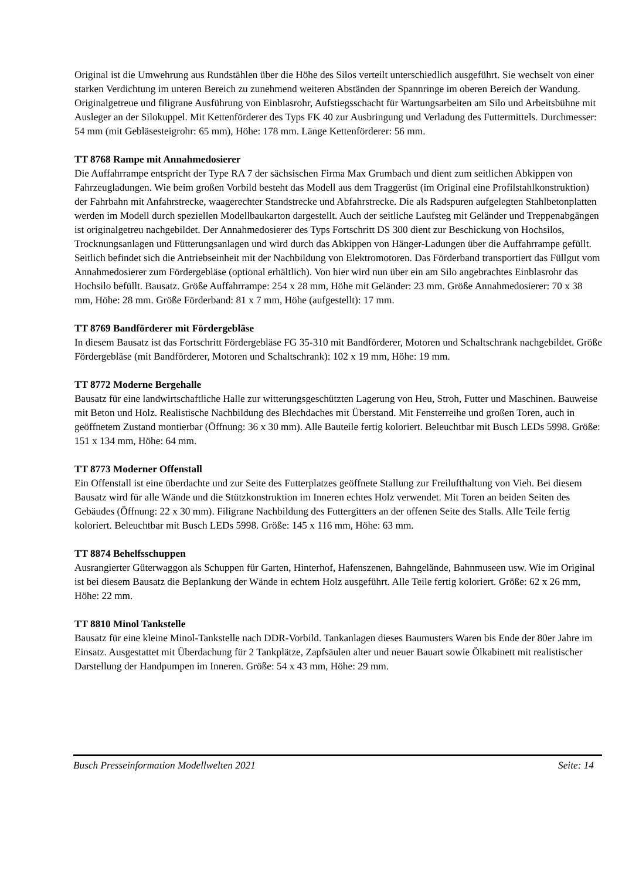Original ist die Umwehrung aus Rundstählen über die Höhe des Silos verteilt unterschiedlich ausgeführt. Sie wechselt von einer starken Verdichtung im unteren Bereich zu zunehmend weiteren Abständen der Spannringe im oberen Bereich der Wandung. Originalgetreue und filigrane Ausführung von Einblasrohr, Aufstiegsschacht für Wartungsarbeiten am Silo und Arbeitsbühne mit Ausleger an der Silokuppel. Mit Kettenförderer des Typs FK 40 zur Ausbringung und Verladung des Futtermittels. Durchmesser: 54 mm (mit Gebläsesteigrohr: 65 mm), Höhe: 178 mm. Länge Kettenförderer: 56 mm.
TT 8768 Rampe mit Annahmedosierer
Die Auffahrrampe entspricht der Type RA 7 der sächsischen Firma Max Grumbach und dient zum seitlichen Abkippen von Fahrzeugladungen. Wie beim großen Vorbild besteht das Modell aus dem Traggerüst (im Original eine Profilstahlkonstruktion) der Fahrbahn mit Anfahrstrecke, waagerechter Standstrecke und Abfahrstrecke. Die als Radspuren aufgelegten Stahlbetonplatten werden im Modell durch speziellen Modellbaukarton dargestellt. Auch der seitliche Laufsteg mit Geländer und Treppenabgängen ist originalgetreu nachgebildet. Der Annahmedosierer des Typs Fortschritt DS 300 dient zur Beschickung von Hochsilos, Trocknungsanlagen und Fütterungsanlagen und wird durch das Abkippen von Hänger-Ladungen über die Auffahrrampe gefüllt. Seitlich befindet sich die Antriebseinheit mit der Nachbildung von Elektromotoren. Das Förderband transportiert das Füllgut vom Annahmedosierer zum Fördergebläse (optional erhältlich). Von hier wird nun über ein am Silo angebrachtes Einblasrohr das Hochsilo befüllt. Bausatz. Größe Auffahrrampe: 254 x 28 mm, Höhe mit Geländer: 23 mm. Größe Annahmedosierer: 70 x 38 mm, Höhe: 28 mm. Größe Förderband: 81 x 7 mm, Höhe (aufgestellt): 17 mm.
TT 8769 Bandförderer mit Fördergebläse
In diesem Bausatz ist das Fortschritt Fördergebläse FG 35-310 mit Bandförderer, Motoren und Schaltschrank nachgebildet. Größe Fördergebläse (mit Bandförderer, Motoren und Schaltschrank): 102 x 19 mm, Höhe: 19 mm.
TT 8772 Moderne Bergehalle
Bausatz für eine landwirtschaftliche Halle zur witterungsgeschützten Lagerung von Heu, Stroh, Futter und Maschinen. Bauweise mit Beton und Holz. Realistische Nachbildung des Blechdaches mit Überstand. Mit Fensterreihe und großen Toren, auch in geöffnetem Zustand montierbar (Öffnung: 36 x 30 mm). Alle Bauteile fertig koloriert. Beleuchtbar mit Busch LEDs 5998. Größe: 151 x 134 mm, Höhe: 64 mm.
TT 8773 Moderner Offenstall
Ein Offenstall ist eine überdachte und zur Seite des Futterplatzes geöffnete Stallung zur Freilufthaltung von Vieh. Bei diesem Bausatz wird für alle Wände und die Stützkonstruktion im Inneren echtes Holz verwendet. Mit Toren an beiden Seiten des Gebäudes (Öffnung: 22 x 30 mm). Filigrane Nachbildung des Futtergitters an der offenen Seite des Stalls. Alle Teile fertig koloriert. Beleuchtbar mit Busch LEDs 5998. Größe: 145 x 116 mm, Höhe: 63 mm.
TT 8874 Behelfsschuppen
Ausrangierter Güterwaggon als Schuppen für Garten, Hinterhof, Hafenszenen, Bahngelände, Bahnmuseen usw. Wie im Original ist bei diesem Bausatz die Beplankung der Wände in echtem Holz ausgeführt. Alle Teile fertig koloriert. Größe: 62 x 26 mm, Höhe: 22 mm.
TT 8810 Minol Tankstelle
Bausatz für eine kleine Minol-Tankstelle nach DDR-Vorbild. Tankanlagen dieses Baumusters Waren bis Ende der 80er Jahre im Einsatz. Ausgestattet mit Überdachung für 2 Tankplätze, Zapfsäulen alter und neuer Bauart sowie Ölkabinett mit realistischer Darstellung der Handpumpen im Inneren. Größe: 54 x 43 mm, Höhe: 29 mm.
Busch Presseinformation Modellwelten 2021 Seite: 14